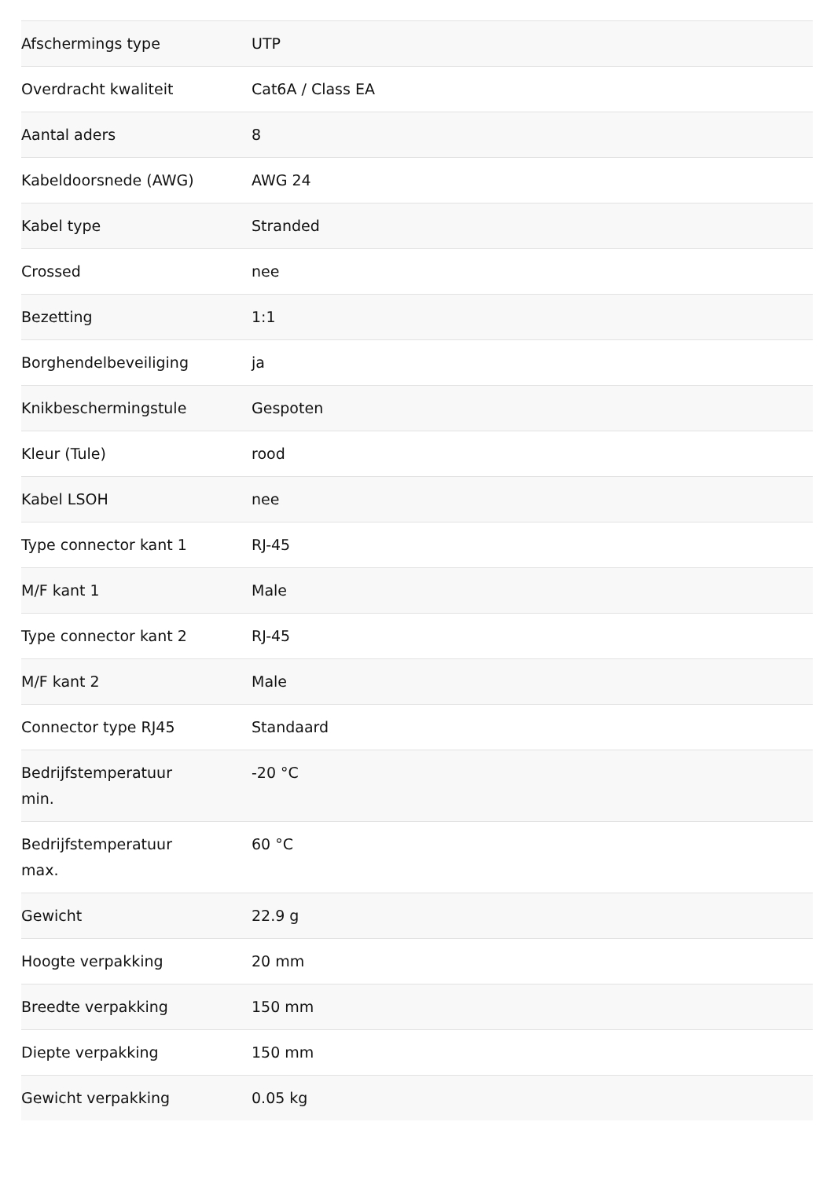| Afschermings type | UTP |
| Overdracht kwaliteit | Cat6A / Class EA |
| Aantal aders | 8 |
| Kabeldoorsnede (AWG) | AWG 24 |
| Kabel type | Stranded |
| Crossed | nee |
| Bezetting | 1:1 |
| Borghendelbeveiliging | ja |
| Knikbeschermingstule | Gespoten |
| Kleur (Tule) | rood |
| Kabel LSOH | nee |
| Type connector kant 1 | RJ-45 |
| M/F kant 1 | Male |
| Type connector kant 2 | RJ-45 |
| M/F kant 2 | Male |
| Connector type RJ45 | Standaard |
| Bedrijfstemperatuur min. | -20 °C |
| Bedrijfstemperatuur max. | 60 °C |
| Gewicht | 22.9 g |
| Hoogte verpakking | 20 mm |
| Breedte verpakking | 150 mm |
| Diepte verpakking | 150 mm |
| Gewicht verpakking | 0.05 kg |